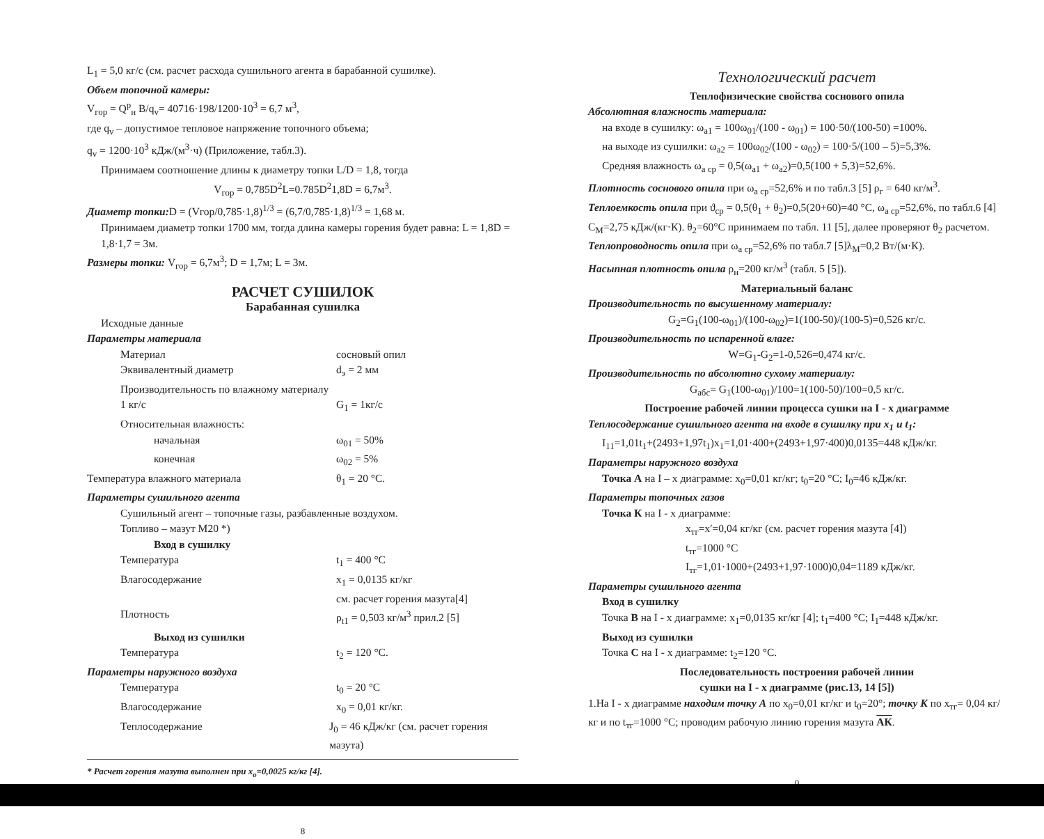L<sub>1</sub> = 5,0 кг/с (см. расчет расхода сушильного агента в барабанной сушилке).
Объем топочной камеры:
V<sub>гор</sub> = Q<sup>р</sup><sub>н</sub> B/q<sub>v</sub>= 40716·198/1200·10<sup>3</sup> = 6,7 м<sup>3</sup>,
где q<sub>v</sub> – допустимое тепловое напряжение топочного объема;
q<sub>v</sub> = 1200·10<sup>3</sup> кДж/(м<sup>3</sup>·ч) (Приложение, табл.3).
Принимаем соотношение длины к диаметру топки L/D = 1,8, тогда
V<sub>гор</sub> = 0,785D<sup>2</sup>L=0.785D<sup>2</sup>1,8D = 6,7м<sup>3</sup>.
Диаметр топки: D = (Vгор/0,785·1,8)<sup>1/3</sup> = (6,7/0,785·1,8)<sup>1/3</sup> = 1,68 м.
Принимаем диаметр топки 1700 мм, тогда длина камеры горения будет равна: L = 1,8D = 1,8·1,7 = 3м.
Размеры топки: V<sub>гор</sub> = 6,7м<sup>3</sup>; D = 1,7м; L = 3м.
РАСЧЕТ СУШИЛОК
Барабанная сушилка
Исходные данные
Параметры материала
Материал сосновый опил
Эквивалентный диаметр d<sub>э</sub> = 2 мм
Производительность по влажному материалу 1 кг/с
G<sub>1</sub> = 1кг/с
Относительная влажность:
начальная ω<sub>01</sub> = 50%
конечная ω<sub>02</sub> = 5%
Температура влажного материала θ<sub>1</sub> = 20 °С.
Параметры сушильного агента
Сушильный агент – топочные газы, разбавленные воздухом.
Топливо – мазут М20 *)
Вход в сушилку
Температура t<sub>1</sub> = 400 °С
Влагосодержание x<sub>1</sub> = 0,0135 кг/кг
см. расчет горения мазута[4]
Плотность ρ<sub>t1</sub> = 0,503 кг/м<sup>3</sup> прил.2 [5]
Выход из сушилки
Температура t<sub>2</sub> = 120 °С.
Параметры наружного воздуха
Температура t<sub>0</sub> = 20 °С
Влагосодержание x<sub>0</sub> = 0,01 кг/кг.
Теплосодержание J<sub>0</sub> = 46 кДж/кг (см. расчет горения мазута)
* Расчет горения мазута выполнен при x<sub>o</sub>=0,0025 кг/кг [4].
8
Технологический расчет
Теплофизические свойства соснового опила
Абсолютная влажность материала:
на входе в сушилку: ω<sub>a1</sub> = 100ω<sub>01</sub>/(100 - ω<sub>01</sub>) = 100·50/(100-50) =100%.
на выходе из сушилки: ω<sub>a2</sub> = 100ω<sub>02</sub>/(100 - ω<sub>02</sub>) = 100·5/(100 – 5)=5,3%.
Средняя влажность ω<sub>a ср</sub> = 0,5(ω<sub>a1</sub> + ω<sub>a2</sub>)=0,5(100 + 5,3)=52,6%.
Плотность соснового опила при ω<sub>a ср</sub>=52,6% и по табл.3 [5] ρ<sub>г</sub> = 640 кг/м<sup>3</sup>.
Теплоемкость опила при ϑ<sub>ср</sub> = 0,5(θ<sub>1</sub> + θ<sub>2</sub>)=0,5(20+60)=40 °С, ω<sub>a ср</sub>=52,6%, по табл.6 [4] С<sub>М</sub>=2,75 кДж/(кг·К). θ<sub>2</sub>=60°С принимаем по табл. 11 [5], далее проверяют θ<sub>2</sub> расчетом.
Теплопроводность опила при ω<sub>a ср</sub>=52,6% по табл.7 [5]λ<sub>М</sub>=0,2 Вт/(м·К).
Насыпная плотность опила ρ<sub>н</sub>=200 кг/м<sup>3</sup> (табл. 5 [5]).
Материальный баланс
Производительность по высушенному материалу:
G<sub>2</sub>=G<sub>1</sub>(100-ω<sub>01</sub>)/(100-ω<sub>02</sub>)=1(100-50)/(100-5)=0,526 кг/с.
Производительность по испаренной влаге:
W=G<sub>1</sub>-G<sub>2</sub>=1-0,526=0,474 кг/с.
Производительность по абсолютно сухому материалу:
G<sub>абс</sub>= G<sub>1</sub>(100-ω<sub>01</sub>)/100=1(100-50)/100=0,5 кг/с.
Построение рабочей линии процесса сушки на I - x диаграмме
Теплосодержание сушильного агента на входе в сушилку при x<sub>1</sub> и t<sub>1</sub>:
I<sub>11</sub>=1,01t<sub>1</sub>+(2493+1,97t<sub>1</sub>)x<sub>1</sub>=1,01·400+(2493+1,97·400)0,0135=448 кДж/кг.
Параметры наружного воздуха
Точка А на I – x диаграмме: x<sub>0</sub>=0,01 кг/кг; t<sub>0</sub>=20 °С; I<sub>0</sub>=46 кДж/кг.
Параметры топочных газов
Точка К на I - x диаграмме:
x<sub>тг</sub>=x′=0,04 кг/кг (см. расчет горения мазута [4])
t<sub>тг</sub>=1000 °С
I<sub>тг</sub>=1,01·1000+(2493+1,97·1000)0,04=1189 кДж/кг.
Параметры сушильного агента
Вход в сушилку
Точка В на I - x диаграмме: x<sub>1</sub>=0,0135 кг/кг [4]; t<sub>1</sub>=400 °С; I<sub>1</sub>=448 кДж/кг.
Выход из сушилки
Точка С на I - x диаграмме: t<sub>2</sub>=120 °С.
Последовательность построения рабочей линии
сушки на I - x диаграмме (рис.13, 14 [5])
1.На I - x диаграмме находим точку А по x<sub>0</sub>=0,01 кг/кг и t<sub>0</sub>=20°; точку К по x<sub>тг</sub>= 0,04 кг/кг и по t<sub>тг</sub>=1000 °С; проводим рабочую линию горения мазута АК.
0